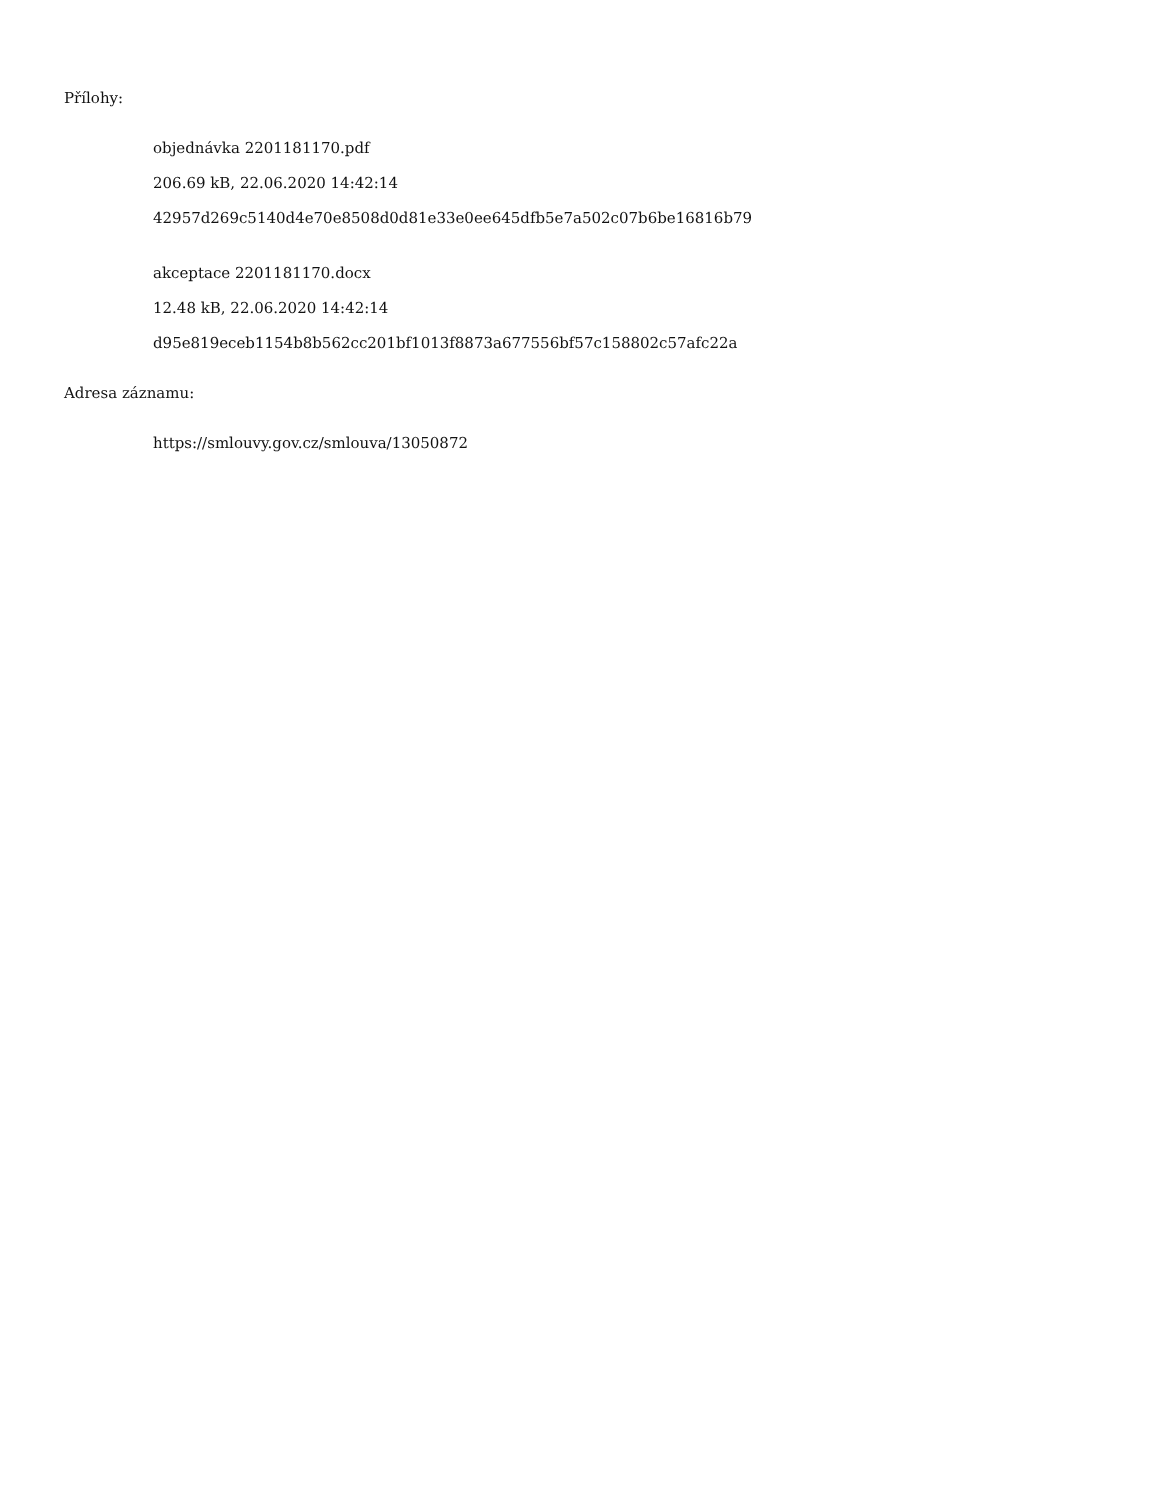Přílohy:
objednávka 2201181170.pdf
206.69 kB, 22.06.2020 14:42:14
42957d269c5140d4e70e8508d0d81e33e0ee645dfb5e7a502c07b6be16816b79
akceptace 2201181170.docx
12.48 kB, 22.06.2020 14:42:14
d95e819eceb1154b8b562cc201bf1013f8873a677556bf57c158802c57afc22a
Adresa záznamu:
https://smlouvy.gov.cz/smlouva/13050872